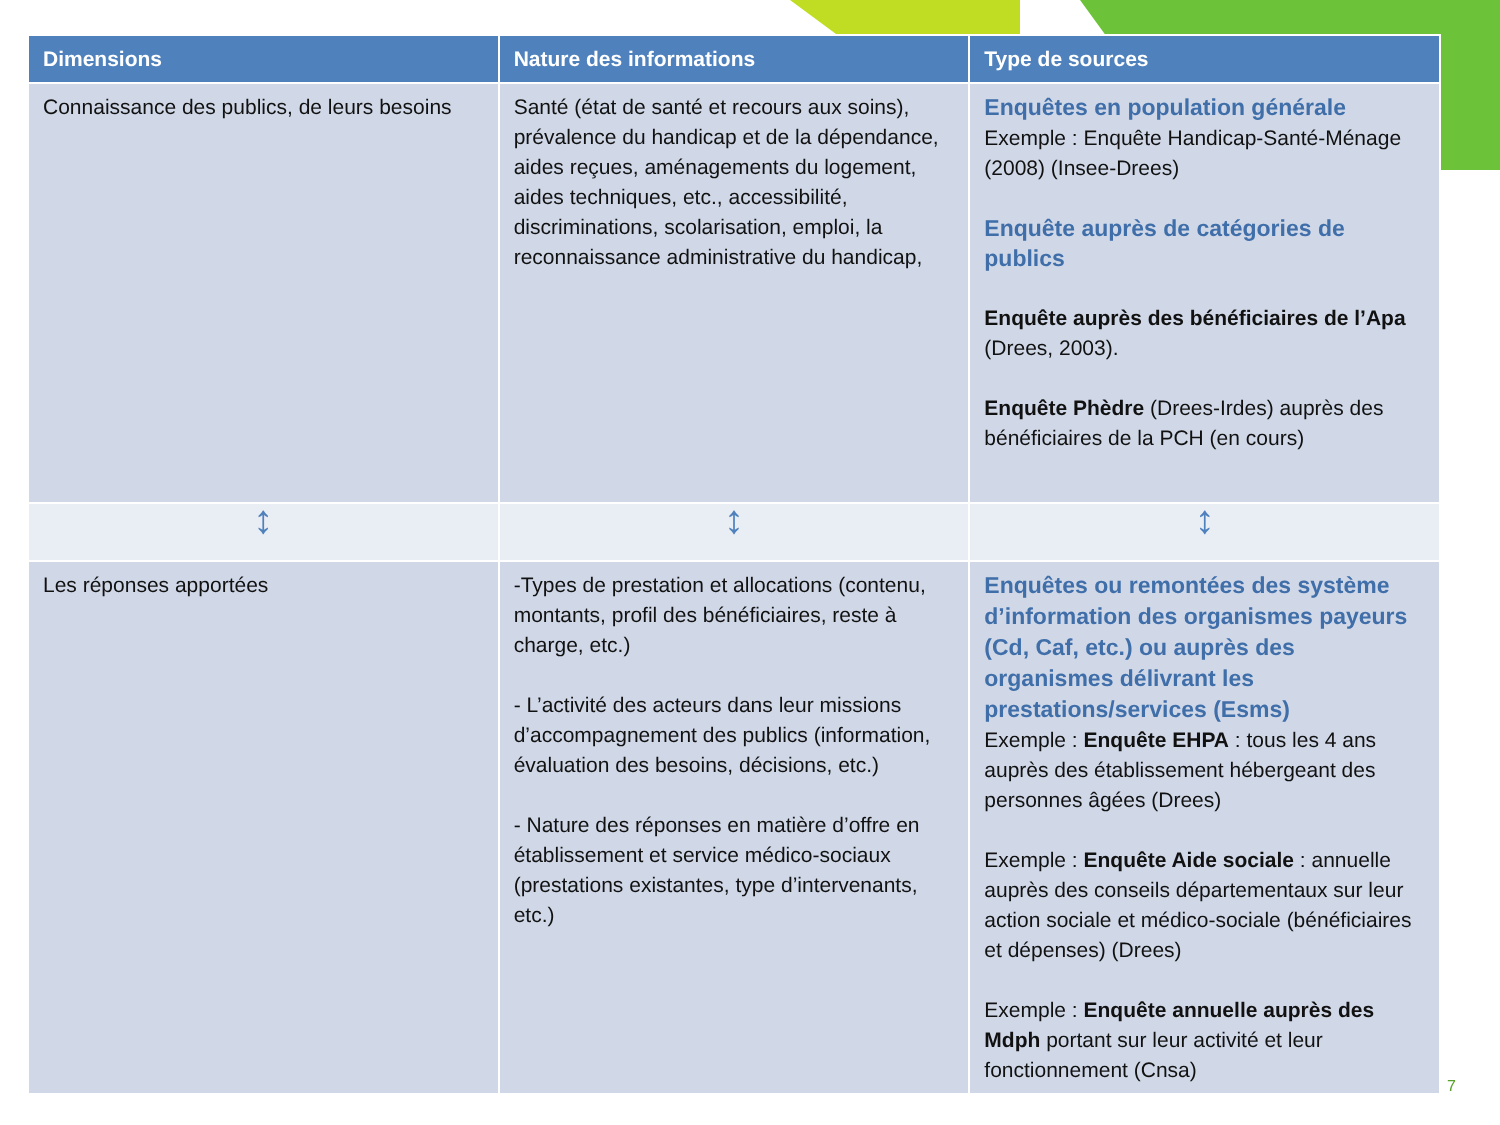| Dimensions | Nature des informations | Type de sources |
| --- | --- | --- |
| Connaissance des publics, de leurs besoins | Santé (état de santé et recours aux soins), prévalence du handicap et de la dépendance, aides reçues, aménagements du logement, aides techniques, etc., accessibilité, discriminations, scolarisation, emploi, la reconnaissance administrative du handicap, | Enquêtes en population générale Exemple : Enquête Handicap-Santé-Ménage (2008) (Insee-Drees) Enquête auprès de catégories de publics Enquête auprès des bénéficiaires de l’Apa (Drees, 2003). Enquête Phèdre (Drees-Irdes) auprès des bénéficiaires de la PCH (en cours) |
| ↕ | ↕ | ↕ |
| Les réponses apportées | -Types de prestation et allocations (contenu, montants, profil des bénéficiaires, reste à charge, etc.) - L’activité des acteurs dans leur missions d’accompagnement des publics (information, évaluation des besoins, décisions, etc.) - Nature des réponses en matière d’offre en établissement et service médico-sociaux (prestations existantes, type d’intervenants, etc.) | Enquêtes ou remontées des système d’information des organismes payeurs (Cd, Caf, etc.) ou auprès des organismes délivrant les prestations/services (Esms) Exemple : Enquête EHPA : tous les 4 ans auprès des établissement hébergeant des personnes âgées (Drees) Exemple : Enquête Aide sociale : annuelle auprès des conseils départementaux sur leur action sociale et médico-sociale (bénéficiaires et dépenses) (Drees) Exemple : Enquête annuelle auprès des Mdph portant sur leur activité et leur fonctionnement (Cnsa) |
7